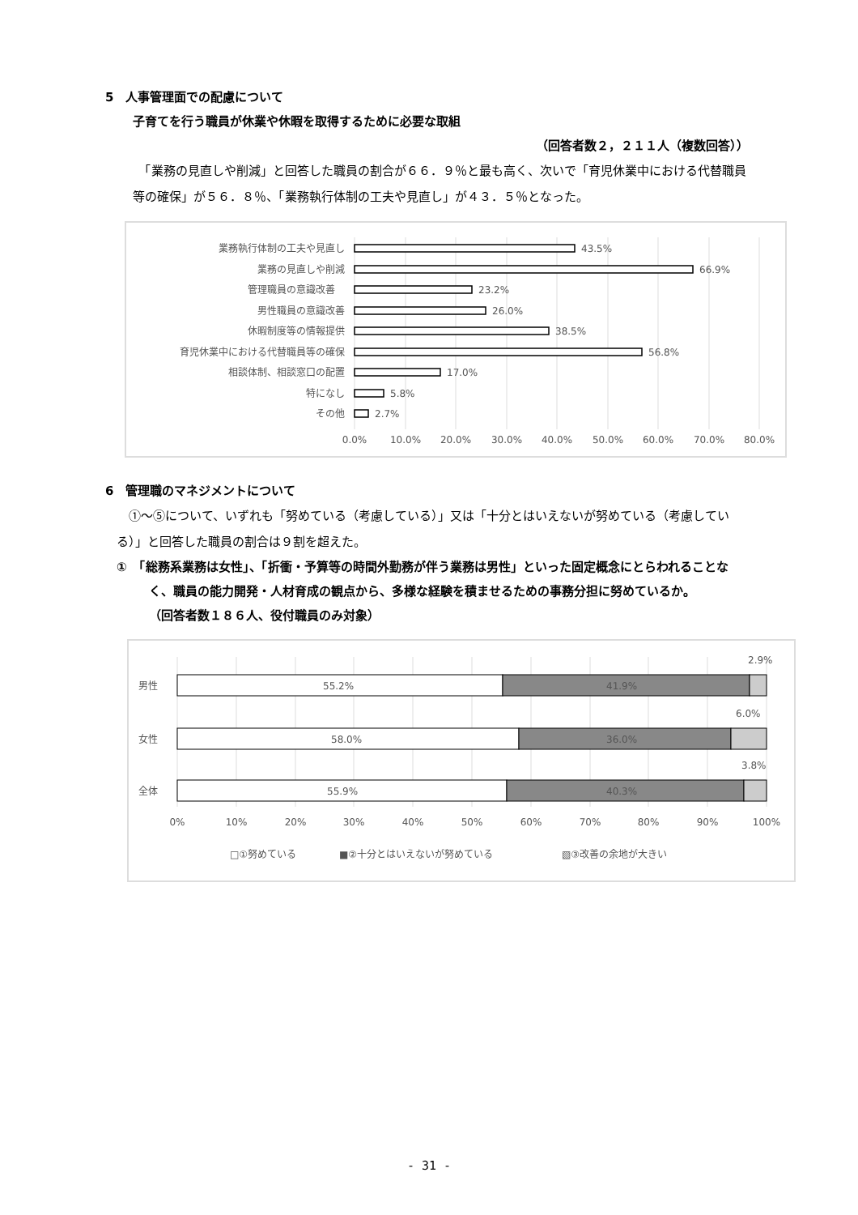5　人事管理面での配慮について
子育てを行う職員が休業や休暇を取得するために必要な取組
（回答者数２，２１１人（複数回答））
　「業務の見直しや削減」と回答した職員の割合が６６．９％と最も高く、次いで「育児休業中における代替職員等の確保」が５６．８％、「業務執行体制の工夫や見直し」が４３．５％となった。
業務執行体制の工夫や見直し
業務の見直しや削減
管理職員の意識改善
男性職員の意識改善
休暇制度等の情報提供
育児休業中における代替職員等の確保
相談体制、相談窓口の配置
特になし
その他
43.5%
66.9%
23.2%
26.0%
38.5%
56.8%
17.0%
5.8%
2.7%
0.0%
10.0%
20.0%
30.0%
40.0%
50.0%
60.0%
70.0%
80.0%
6　管理職のマネジメントについて
　①～⑤について、いずれも「努めている（考慮している）」又は「十分とはいえないが努めている（考慮している）」と回答した職員の割合は９割を超えた。
①　「総務系業務は女性」、「折衝・予算等の時間外勤務が伴う業務は男性」といった固定概念にとらわれることなく、職員の能力開発・人材育成の観点から、多様な経験を積ませるための事務分担に努めているか。　　　　　（回答者数１８６人、役付職員のみ対象）
男性
女性
全体
55.2%
41.9%
58.0%
36.0%
55.9%
40.3%
2.9%
6.0%
3.8%
0%
10%
20%
30%
40%
50%
60%
70%
80%
90%
100%
□①努めている
■②十分とはいえないが努めている
▧③改善の余地が大きい
- 31 -